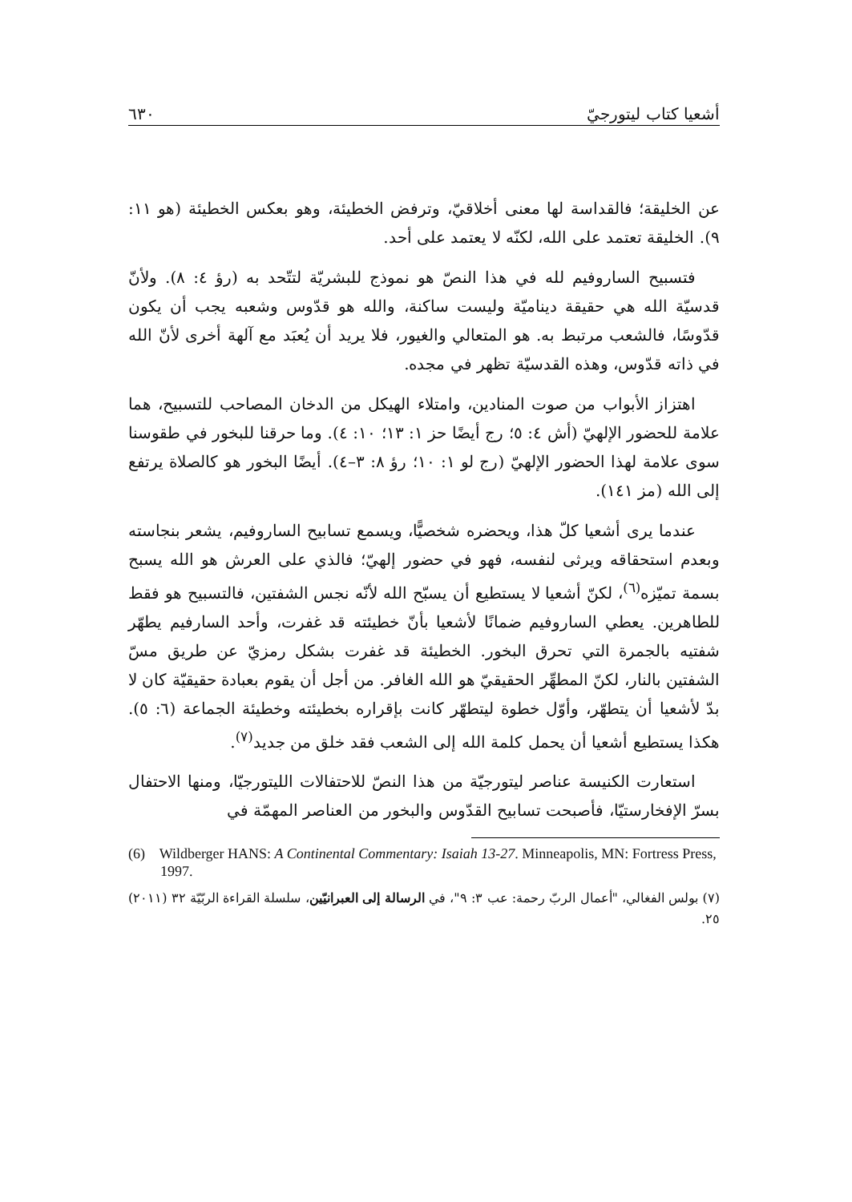أشعيا كتاب ليتورجيّ ٦٣٠
عن الخليقة؛ فالقداسة لها معنى أخلاقيّ، وترفض الخطيئة، وهو بعكس الخطيئة (هو ١١: ٩). الخليقة تعتمد على الله، لكنّه لا يعتمد على أحد.
فتسبيح الساروفيم لله في هذا النصّ هو نموذج للبشريّة لتتّحد به (رؤ ٤: ٨). ولأنّ قدسيّة الله هي حقيقة ديناميّة وليست ساكنة، والله هو قدّوس وشعبه يجب أن يكون قدّوسًا، فالشعب مرتبط به. هو المتعالي والغيور، فلا يريد أن يُعبَد مع آلهة أخرى لأنّ الله في ذاته قدّوس، وهذه القدسيّة تظهر في مجده.
اهتزاز الأبواب من صوت المنادين، وامتلاء الهيكل من الدخان المصاحب للتسبيح، هما علامة للحضور الإلهيّ (أش ٤: ٥؛ رج أيضًا حز ١: ١٣؛ ١٠: ٤). وما حرقنا للبخور في طقوسنا سوى علامة لهذا الحضور الإلهيّ (رج لو ١: ١٠؛ رؤ ٨: ٣–٤). أيضًا البخور هو كالصلاة يرتفع إلى الله (مز ١٤١).
عندما يرى أشعيا كلّ هذا، ويحضره شخصيًّا، ويسمع تسابيح الساروفيم، يشعر بنجاسته وبعدم استحقاقه ويرثى لنفسه، فهو في حضور إلهيّ؛ فالذي على العرش هو الله يسبح بسمة تميّزه<sup>(٦)</sup>، لكنّ أشعيا لا يستطيع أن يسبّح الله لأنّه نجس الشفتين، فالتسبيح هو فقط للطاهرين. يعطي الساروفيم ضمانًا لأشعيا بأنّ خطيئته قد غفرت، وأحد السارفيم يطهّر شفتيه بالجمرة التي تحرق البخور. الخطيئة قد غفرت بشكل رمزيّ عن طريق مسّ الشفتين بالنار، لكنّ المطهِّر الحقيقيّ هو الله الغافر. من أجل أن يقوم بعبادة حقيقيّة كان لا بدّ لأشعيا أن يتطهّر، وأوّل خطوة ليتطهّر كانت بإقراره بخطيئته وخطيئة الجماعة (٦: ٥). هكذا يستطيع أشعيا أن يحمل كلمة الله إلى الشعب فقد خلق من جديد<sup>(٧)</sup>.
استعارت الكنيسة عناصر ليتورجيّة من هذا النصّ للاحتفالات الليتورجيّا، ومنها الاحتفال بسرّ الإفخارستيّا، فأصبحت تسابيح القدّوس والبخور من العناصر المهمّة في
(6) Wildberger HANS: A Continental Commentary: Isaiah 13-27. Minneapolis, MN: Fortress Press, 1997.
(٧) بولس الفغالي، "أعمال الربّ رحمة: عب ٣: ٩"، في الرسالة إلى العبرانيّين، سلسلة القراءة الربّيّة ٣٢ (٢٠١١) ٢٥.